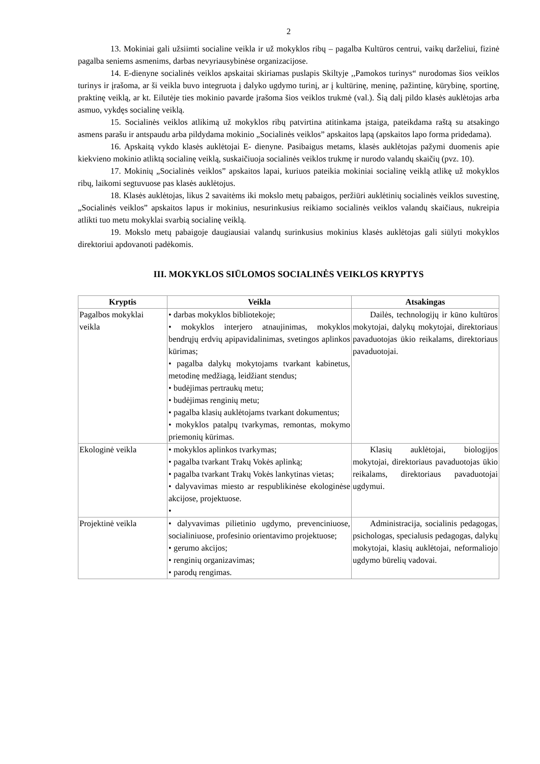2
13. Mokiniai gali užsiimti socialine veikla ir už mokyklos ribų – pagalba Kultūros centrui, vaikų darželiui, fizinė pagalba seniems asmenims, darbas nevyriausybinėse organizacijose.
14. E-dienyne socialinės veiklos apskaitai skiriamas puslapis Skiltyje ,,Pamokos turinys“ nurodomas šios veiklos turinys ir įrašoma, ar ši veikla buvo integruota į dalyko ugdymo turinį, ar į kultūrinę, meninę, pažintinę, kūrybinę, sportinę, praktinę veiklą, ar kt. Eilutėje ties mokinio pavarde įrašoma šios veiklos trukmė (val.). Šią dalį pildo klasės auklėtojas arba asmuo, vykdęs socialinę veiklą.
15. Socialinės veiklos atlikimą už mokyklos ribų patvirtina atitinkama įstaiga, pateikdama raštą su atsakingo asmens parašu ir antspaudu arba pildydama mokinio „Socialinės veiklos” apskaitos lapą (apskaitos lapo forma pridedama).
16. Apskaitą vykdo klasės auklėtojai E- dienyne. Pasibaigus metams, klasės auklėtojas pažymi duomenis apie kiekvieno mokinio atliktą socialinę veiklą, suskaičiuoja socialinės veiklos trukmę ir nurodo valandų skaičių (pvz. 10).
17. Mokinių „Socialinės veiklos” apskaitos lapai, kuriuos pateikia mokiniai socialinę veiklą atlikę už mokyklos ribų, laikomi segtuvuose pas klasės auklėtojus.
18. Klasės auklėtojas, likus 2 savaitėms iki mokslo metų pabaigos, peržiūri auklėtinių socialinės veiklos suvestinę, „Socialinės veiklos” apskaitos lapus ir mokinius, nesurinkusius reikiamo socialinės veiklos valandų skaičiaus, nukreipia atlikti tuo metu mokyklai svarbią socialinę veiklą.
19. Mokslo metų pabaigoje daugiausiai valandų surinkusius mokinius klasės auklėtojas gali siūlyti mokyklos direktoriui apdovanoti padėkomis.
III. MOKYKLOS SIŪLOMOS SOCIALINĖS VEIKLOS KRYPTYS
| Kryptis | Veikla | Atsakingas |
| --- | --- | --- |
| Pagalbos mokyklai veikla | • darbas mokyklos bibliotekoje; • mokyklos interjero atnaujinimas, mokyklos bendrųjų erdvių apipavidalinimas, svetingos aplinkos kūrimas; • pagalba dalykų mokytojams tvarkant kabinetus, metodinę medžiagą, leidžiant stendus; • budėjimas pertraukų metu; • budėjimas renginių metu; • pagalba klasių auklėtojams tvarkant dokumentus; • mokyklos patalpų tvarkymas, remontas, mokymo priemonių kūrimas. | Dailės, technologijų ir kūno kultūros mokytojai, dalykų mokytojai, direktoriaus pavaduotojas ūkio reikalams, direktoriaus pavaduotojai. |
| Ekologinė veikla | • mokyklos aplinkos tvarkymas; • pagalba tvarkant Trakų Vokės aplinką; • pagalba tvarkant Trakų Vokės lankytinas vietas; • dalyvavimas miesto ar respublikinėse ekologinėse akcijose, projektuose. • | Klasių auklėtojai, biologijos mokytojai, direktoriaus pavaduotojas ūkio reikalams, direktoriaus pavaduotojai ugdymui. |
| Projektinė veikla | • dalyvavimas pilietinio ugdymo, prevenciniuose, socialiniuose, profesinio orientavimo projektuose; • gerumo akcijos; • renginių organizavimas; • parodų rengimas. | Administracija, socialinis pedagogas, psichologas, specialusis pedagogas, dalykų mokytojai, klasių auklėtojai, neformaliojo ugdymo būrelių vadovai. |